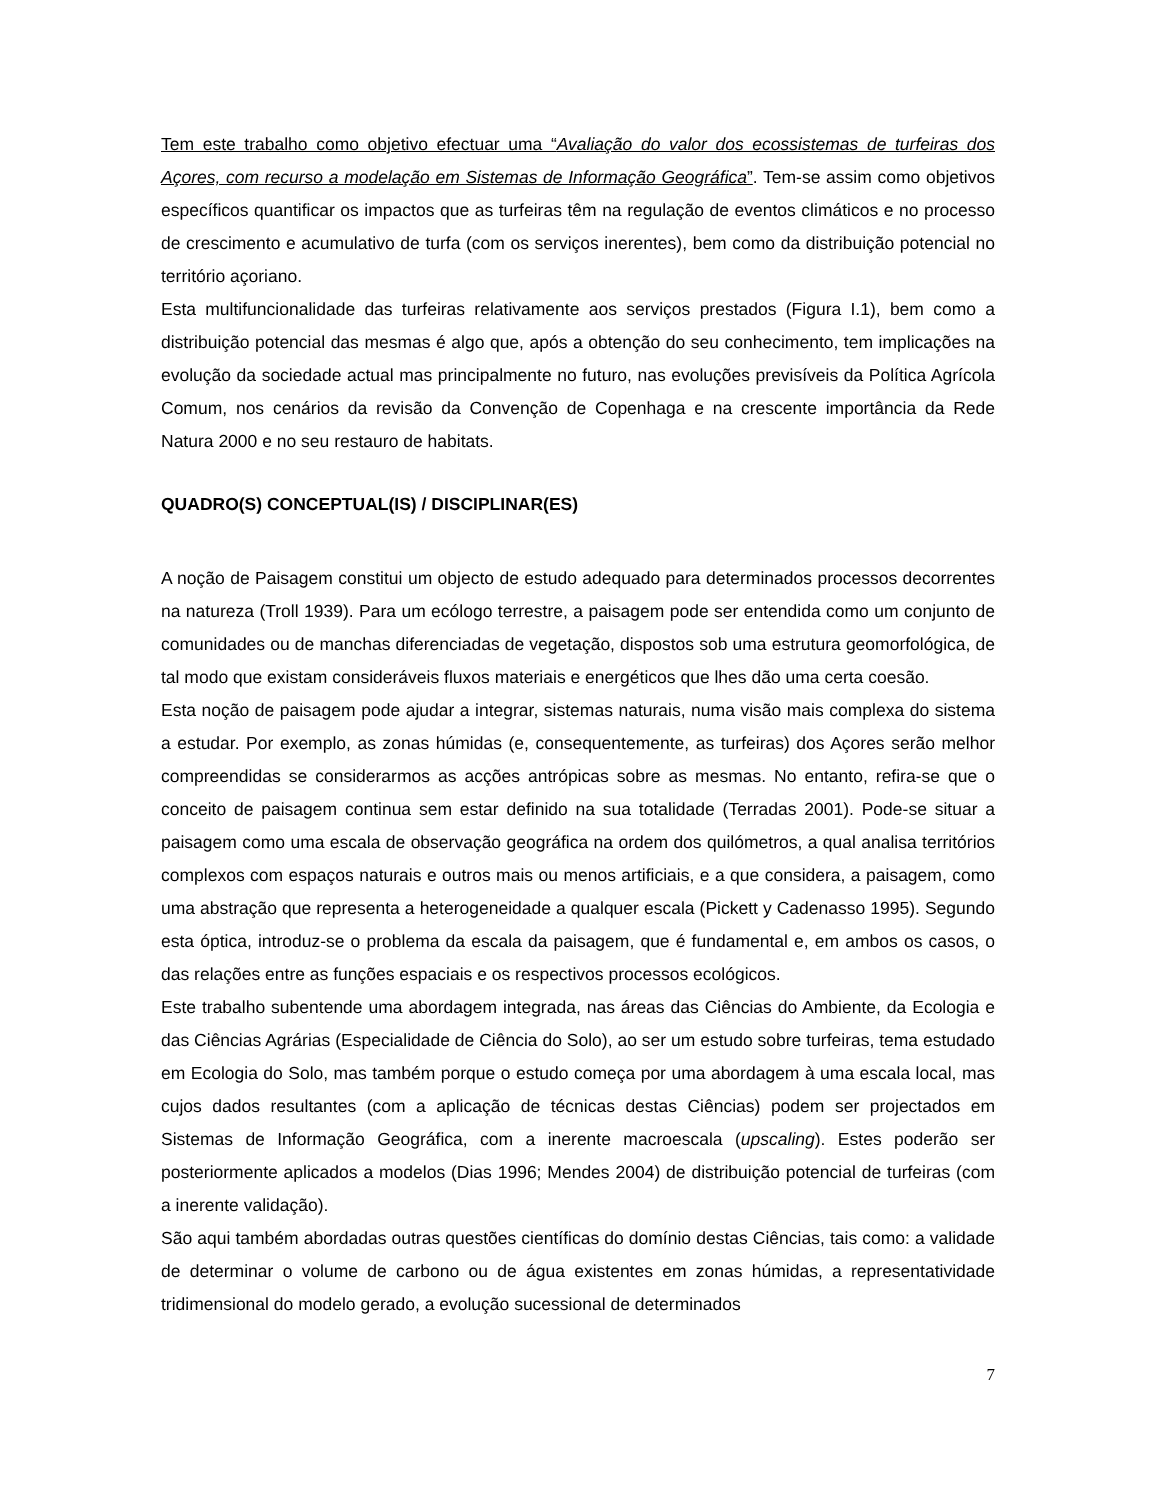Tem este trabalho como objetivo efectuar uma “Avaliação do valor dos ecossistemas de turfeiras dos Açores, com recurso a modelação em Sistemas de Informação Geográfica”. Tem-se assim como objetivos específicos quantificar os impactos que as turfeiras têm na regulação de eventos climáticos e no processo de crescimento e acumulativo de turfa (com os serviços inerentes), bem como da distribuição potencial no território açoriano.
Esta multifuncionalidade das turfeiras relativamente aos serviços prestados (Figura I.1), bem como a distribuição potencial das mesmas é algo que, após a obtenção do seu conhecimento, tem implicações na evolução da sociedade actual mas principalmente no futuro, nas evoluções previsíveis da Política Agrícola Comum, nos cenários da revisão da Convenção de Copenhaga e na crescente importância da Rede Natura 2000 e no seu restauro de habitats.
QUADRO(S) CONCEPTUAL(IS) / DISCIPLINAR(ES)
A noção de Paisagem constitui um objecto de estudo adequado para determinados processos decorrentes na natureza (Troll 1939). Para um ecólogo terrestre, a paisagem pode ser entendida como um conjunto de comunidades ou de manchas diferenciadas de vegetação, dispostos sob uma estrutura geomorfológica, de tal modo que existam consideráveis fluxos materiais e energéticos que lhes dão uma certa coesão.
Esta noção de paisagem pode ajudar a integrar, sistemas naturais, numa visão mais complexa do sistema a estudar. Por exemplo, as zonas húmidas (e, consequentemente, as turfeiras) dos Açores serão melhor compreendidas se considerarmos as acções antrópicas sobre as mesmas. No entanto, refira-se que o conceito de paisagem continua sem estar definido na sua totalidade (Terradas 2001). Pode-se situar a paisagem como uma escala de observação geográfica na ordem dos quilómetros, a qual analisa territórios complexos com espaços naturais e outros mais ou menos artificiais, e a que considera, a paisagem, como uma abstração que representa a heterogeneidade a qualquer escala (Pickett y Cadenasso 1995). Segundo esta óptica, introduz-se o problema da escala da paisagem, que é fundamental e, em ambos os casos, o das relações entre as funções espaciais e os respectivos processos ecológicos.
Este trabalho subentende uma abordagem integrada, nas áreas das Ciências do Ambiente, da Ecologia e das Ciências Agrárias (Especialidade de Ciência do Solo), ao ser um estudo sobre turfeiras, tema estudado em Ecologia do Solo, mas também porque o estudo começa por uma abordagem à uma escala local, mas cujos dados resultantes (com a aplicação de técnicas destas Ciências) podem ser projectados em Sistemas de Informação Geográfica, com a inerente macroescala (upscaling). Estes poderão ser posteriormente aplicados a modelos (Dias 1996; Mendes 2004) de distribuição potencial de turfeiras (com a inerente validação).
São aqui também abordadas outras questões científicas do domínio destas Ciências, tais como: a validade de determinar o volume de carbono ou de água existentes em zonas húmidas, a representatividade tridimensional do modelo gerado, a evolução sucessional de determinados
7